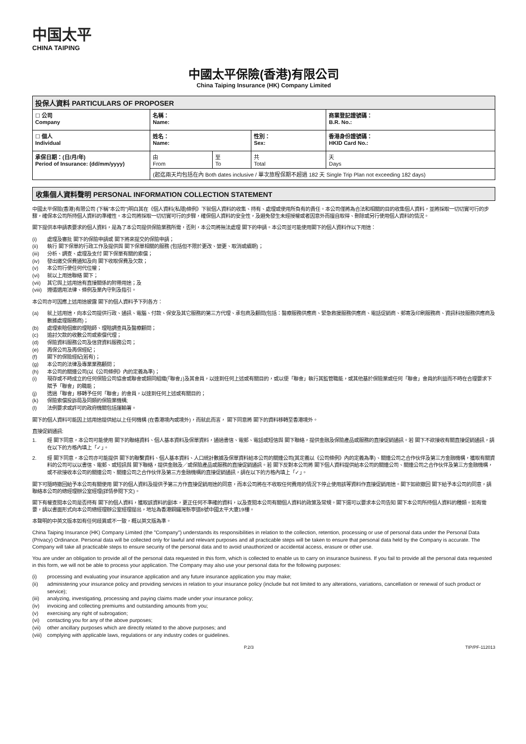中国太平
CHINA TAIPING
中國太平保險(香港)有限公司
China Taiping Insurance (HK) Company Limited
| 投保人資料 PARTICULARS OF PROPOSER | | | | |
| ☐ 公司 Company | 名稱： Name: | | | 商業登記證號碼： B.R. No.: |
| ☐ 個人 Individual | 姓名： Name: | | 性別： Sex: | 香港身份證號碼： HKID Card No.: |
| 承保日期：(日/月/年) Period of Insurance: (dd/mm/yyyy) | 由 From | 至 To | 共 Total | 天 Days |
| | (起迄兩天均包括在內 Both dates inclusive / 單次旅程保期不超過 182 天 Single Trip Plan not exceeding 182 days) | | | |
收集個人資料聲明 PERSONAL INFORMATION COLLECTION STATEMENT
中國太平保險(香港)有限公司 (下稱"本公司")明白其在《個人資料(私隱)條例》下就個人資料的收集、持有、處理或使用所負有的責任。本公司僅將為合法和相關的目的收集個人資料，並將採取一切切實可行的步驟，確保本公司所持個人資料的準確性。本公司將採取一切切實可行的步驟，確保個人資料的安全性，及避免發生未經授權或者因意外而擅自取得、刪除或另行使用個人資料的情況。
閣下提供本申請表要求的個人資料，是為了本公司提供保險業務所需，否則，本公司將無法處理 閣下的申請。本公司並可能使用閣下的個人資料作以下用途：
(i) 處理及審批 閣下的保險申請或 閣下將來提交的保險申請；
(ii) 執行 閣下保單的行政工作及提供與 閣下保單相關的服務 (包括但不限於更改、變更、取消或續期)；
(iii) 分析、調查、處理及支付 閣下保單有關的索償；
(iv) 發出繳交保費通知及向 閣下收取保費及欠款；
(v) 本公司行使任何代位權；
(vi) 就以上用途聯絡 閣下；
(vii) 其它與上述用途有直接關係的附帶用途；及
(viii) 遵循適用法律、條例及業內守則及指引。
本公司亦可因應上述用途披露 閣下的個人資料予下列各方：
(a) 就上述用途，向本公司提供行政、通訊、電腦、付款、保安及其它服務的第三方代理、承包商及顧問(包括：醫療服務供應商、緊急救援服務供應商、電話促銷商、郵寄及印刷服務商、資訊科技服務供應商及數據處理服務商)；
(b) 處理索賠個案的理賠師、理賠調查員及醫療顧問；
(c) 追討欠款的收數公司或索償代理；
(d) 保險資料服務公司及信貸資料服務公司；
(e) 再保公司及再保經紀；
(f) 閣下的保險經紀(若有)；
(g) 本公司的法律及專業業務顧問；
(h) 本公司的關連公司(以《公司條例》內的定義為準)；
(i) 現存或不時成立的任何保險公司協會或聯會或類同組織(「聯會」)及其會員，以達到任何上述或有關目的，或以便「聯會」執行其監管職能，或其他基於保險業或任何「聯會」會員的利益而不時在合理要求下賦予「聯會」的職能；
(j) 透過「聯會」移轉予任何「聯會」的會員，以達到任何上述或有關目的；
(k) 保險索償投訴局及同類的保險業機構;
(l) 法例要求或許可的政府機關包括運輸署。
閣下的個人資料可能因上述用途提供給以上任何機構 (在香港境內或境外)，而就此而言， 閣下同意將 閣下的資料移轉至香港境外。
直接促銷通訊:
1. 經 閣下同意，本公司可能使用 閣下的聯絡資料、個人基本資料及保單資料，通過書信、電郵、電話或短信與 閣下聯絡，提供金融及保險產品或服務的直接促銷通訊。若 閣下不欲接收有關直接促銷通訊，請在以下的方格內填上「✓」。
2. 經 閣下同意，本公司亦可能提供 閣下的聯繫資料、個人基本資料、人口統計數據及保單資料給本公司的關連公司(其定義以《公司條例》內的定義為準)、關連公司之合作伙伴及第三方金融機構，獲取有關資料的公司可以以書信、電郵、或短訊與 閣下聯絡，提供金融及／或保險產品或服務的直接促銷通訊。若 閣下反對本公司將 閣下個人資料提供給本公司的關連公司、關連公司之合作伙伴及第三方金融機構，或不欲接收本公司的關連公司、關連公司之合作伙伴及第三方金融機構的直接促銷通訊，請在以下的方格內填上「✓」。
閣下可隨時撤回給予本公司有關使用 閣下的個人資料及提供予第三方作直接促銷用途的同意，而本公司將在不收取任何費用的情況下停止使用該等資料作直接促銷用途。閣下如欲撤回 閣下給予本公司的同意，請聯絡本公司的總經理辦公室經理(詳情參閱下文)。
閣下有權查閱本公司是否持有 閣下的個人資料，獲取該資料的副本，更正任何不準確的資料，以及查閱本公司有關個人資料的政策及常規。閣下還可以要求本公司告知 閣下本公司所持個人資料的種類。如有需要，請以書面形式向本公司總經理辦公室經理提出，地址為香港銅鑼灣新寧道8號中國太平大廈19樓。
本聲明的中英文版本如有任何歧異或不一致，概以英文版為準。
China Taiping Insurance (HK) Company Limited (the "Company") understands its responsibilities in relation to the collection, retention, processing or use of personal data under the Personal Data (Privacy) Ordinance. Personal data will be collected only for lawful and relevant purposes and all practicable steps will be taken to ensure that personal data held by the Company is accurate. The Company will take all practicable steps to ensure security of the personal data and to avoid unauthorized or accidental access, erasure or other use.
You are under an obligation to provide all of the personal data requested in this form, which is collected to enable us to carry on insurance business. If you fail to provide all the personal data requested in this form, we will not be able to process your application. The Company may also use your personal data for the following purposes:
(i) processing and evaluating your insurance application and any future insurance application you may make;
(ii) administering your insurance policy and providing services in relation to your insurance policy (include but not limited to any alterations, variations, cancellation or renewal of such product or service);
(iii) analyzing, investigating, processing and paying claims made under your insurance policy;
(iv) invoicing and collecting premiums and outstanding amounts from you;
(v) exercising any right of subrogation;
(vi) contacting you for any of the above purposes;
(vii) other ancillary purposes which are directly related to the above purposes; and
(viii) complying with applicable laws, regulations or any industry codes or guidelines.
P.2/3 TIP/PF-112013